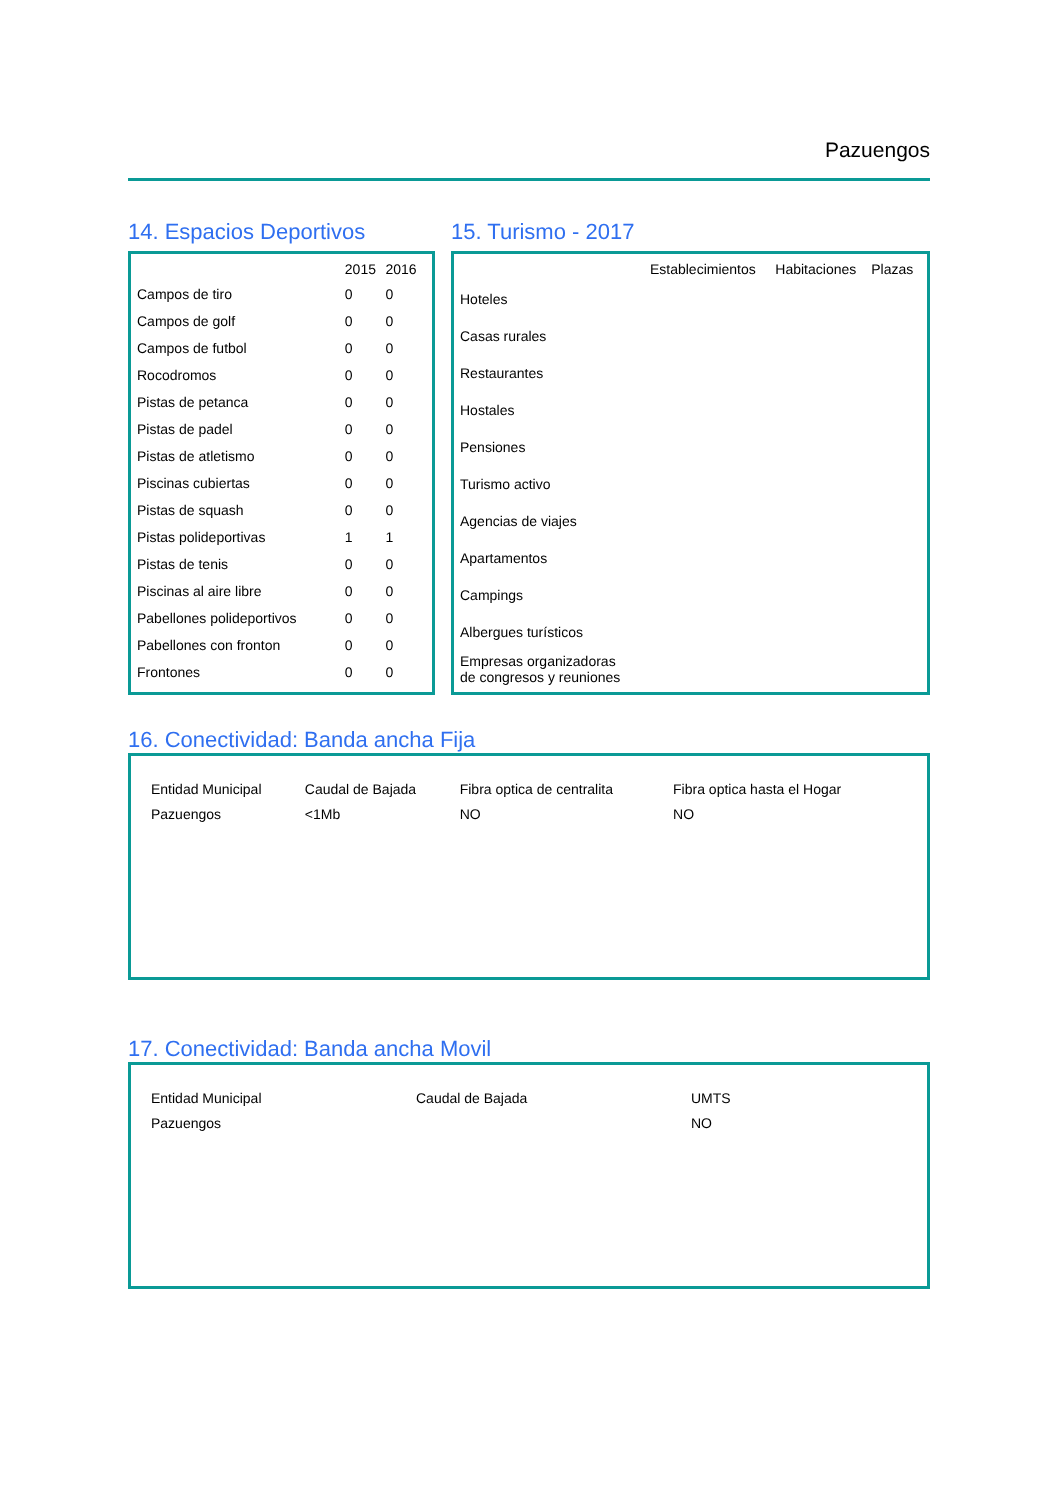Pazuengos
14. Espacios Deportivos
| | 2015 | 2016 |
| --- | --- | --- |
| Campos de tiro | 0 | 0 |
| Campos de golf | 0 | 0 |
| Campos de futbol | 0 | 0 |
| Rocodromos | 0 | 0 |
| Pistas de petanca | 0 | 0 |
| Pistas de padel | 0 | 0 |
| Pistas de atletismo | 0 | 0 |
| Piscinas cubiertas | 0 | 0 |
| Pistas de squash | 0 | 0 |
| Pistas polideportivas | 1 | 1 |
| Pistas de tenis | 0 | 0 |
| Piscinas al aire libre | 0 | 0 |
| Pabellones polideportivos | 0 | 0 |
| Pabellones con fronton | 0 | 0 |
| Frontones | 0 | 0 |
15. Turismo - 2017
| | Establecimientos | Habitaciones | Plazas |
| --- | --- | --- | --- |
| Hoteles | | | |
| Casas rurales | | | |
| Restaurantes | | | |
| Hostales | | | |
| Pensiones | | | |
| Turismo activo | | | |
| Agencias de viajes | | | |
| Apartamentos | | | |
| Campings | | | |
| Albergues turísticos | | | |
| Empresas organizadoras de congresos y reuniones | | | |
16. Conectividad: Banda ancha Fija
| Entidad Municipal | Caudal de Bajada | Fibra optica de centralita | Fibra optica hasta el Hogar |
| --- | --- | --- | --- |
| Pazuengos | <1Mb | NO | NO |
17. Conectividad: Banda ancha Movil
| Entidad Municipal | Caudal de Bajada | UMTS |
| --- | --- | --- |
| Pazuengos | | NO |